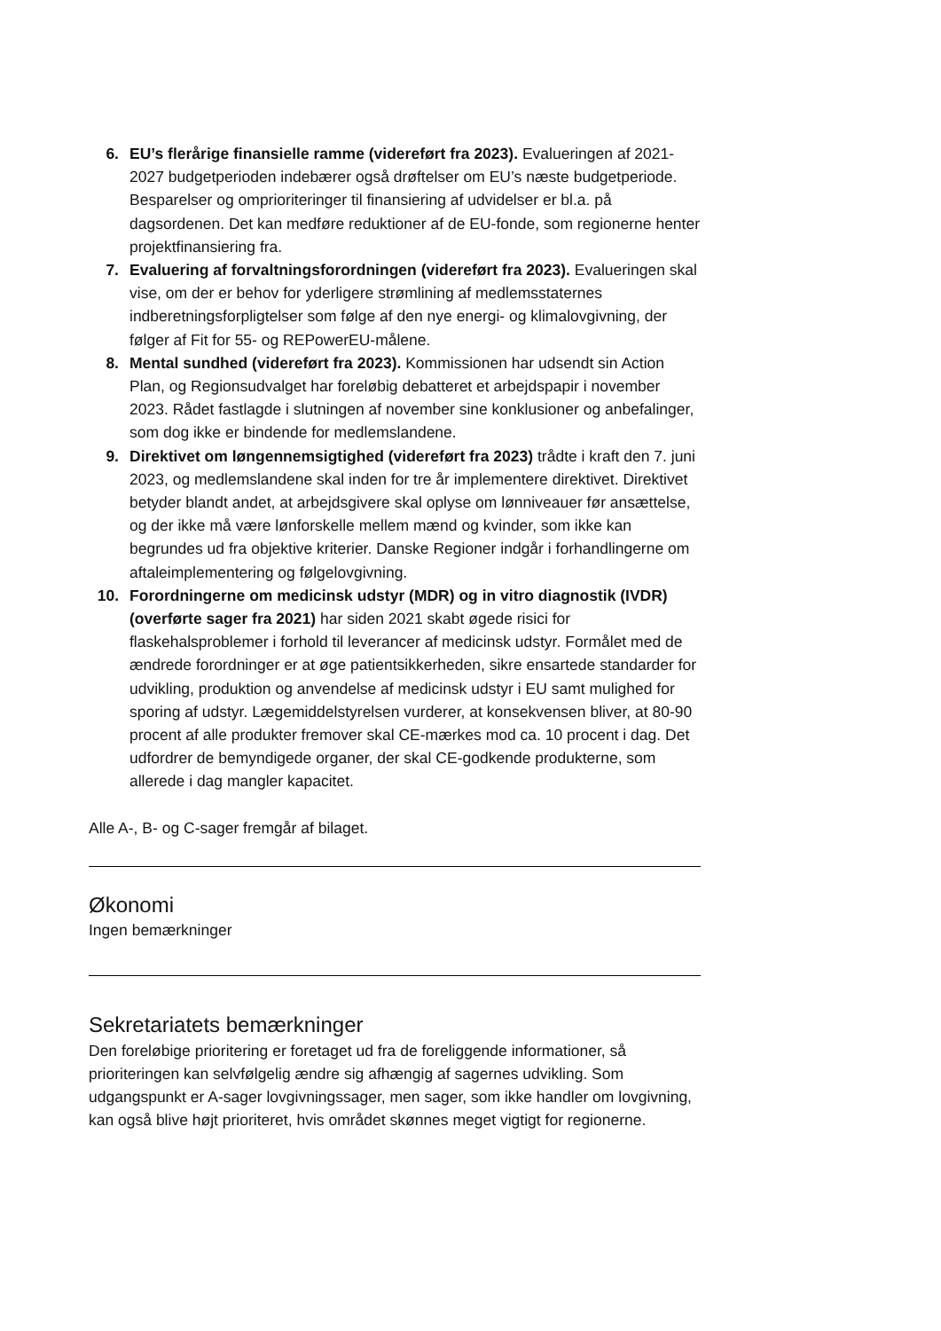6. EU’s flerårige finansielle ramme (videreført fra 2023). Evalueringen af 2021-2027 budgetperioden indebærer også drøftelser om EU’s næste budgetperiode. Besparelser og omprioriteringer til finansiering af udvidelser er bl.a. på dagsordenen. Det kan medføre reduktioner af de EU-fonde, som regionerne henter projektfinansiering fra.
7. Evaluering af forvaltningsforordningen (videreført fra 2023). Evalueringen skal vise, om der er behov for yderligere strømlining af medlemsstaternes indberetningsforpligtelser som følge af den nye energi- og klimalovgivning, der følger af Fit for 55- og REPowerEU-målene.
8. Mental sundhed (videreført fra 2023). Kommissionen har udsendt sin Action Plan, og Regionsudvalget har foreløbig debatteret et arbejdspapir i november 2023. Rådet fastlagde i slutningen af november sine konklusioner og anbefalinger, som dog ikke er bindende for medlemslandene.
9. Direktivet om løngennemsigtighed (videreført fra 2023) trådte i kraft den 7. juni 2023, og medlemslandene skal inden for tre år implementere direktivet. Direktivet betyder blandt andet, at arbejdsgivere skal oplyse om lønniveauer før ansættelse, og der ikke må være lønforskelle mellem mænd og kvinder, som ikke kan begrundes ud fra objektive kriterier. Danske Regioner indgår i forhandlingerne om aftaleimplementering og følgelovgivning.
10. Forordningerne om medicinsk udstyr (MDR) og in vitro diagnostik (IVDR) (overførte sager fra 2021) har siden 2021 skabt øgede risici for flaskehalsproblemer i forhold til leverancer af medicinsk udstyr. Formålet med de ændrede forordninger er at øge patientsikkerheden, sikre ensartede standarder for udvikling, produktion og anvendelse af medicinsk udstyr i EU samt mulighed for sporing af udstyr. Lægemiddelstyrelsen vurderer, at konsekvensen bliver, at 80-90 procent af alle produkter fremover skal CE-mærkes mod ca. 10 procent i dag. Det udfordrer de bemyndigede organer, der skal CE-godkende produkterne, som allerede i dag mangler kapacitet.
Alle A-, B- og C-sager fremgår af bilaget.
Økonomi
Ingen bemærkninger
Sekretariatets bemærkninger
Den foreløbige prioritering er foretaget ud fra de foreliggende informationer, så prioriteringen kan selvfølgelig ændre sig afhængig af sagernes udvikling. Som udgangspunkt er A-sager lovgivningssager, men sager, som ikke handler om lovgivning, kan også blive højt prioriteret, hvis området skønnes meget vigtigt for regionerne.